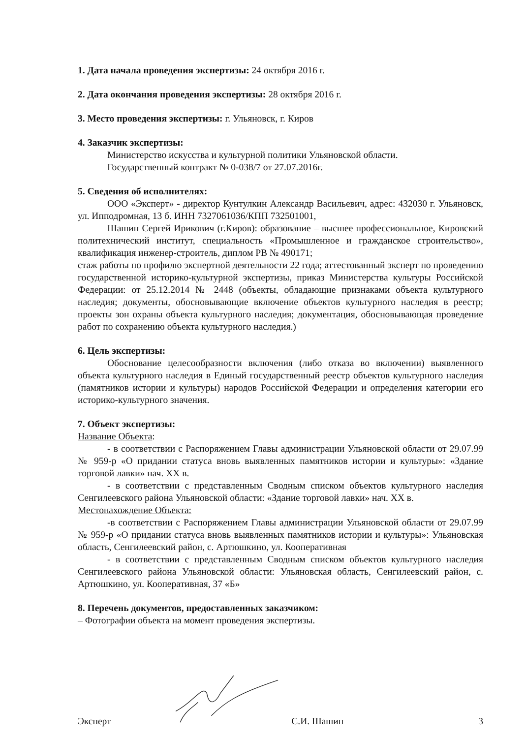1. Дата начала проведения экспертизы: 24 октября 2016 г.
2. Дата окончания проведения экспертизы: 28 октября 2016 г.
3. Место проведения экспертизы: г. Ульяновск, г. Киров
4. Заказчик экспертизы:
Министерство искусства и культурной политики Ульяновской области.
Государственный контракт № 0-038/7 от 27.07.2016г.
5. Сведения об исполнителях:
ООО «Эксперт» - директор Кунтулкин Александр Васильевич, адрес: 432030 г. Ульяновск, ул. Ипподромная, 13 б. ИНН 7327061036/КПП 732501001,
Шашин Сергей Ирикович (г.Киров): образование – высшее профессиональное, Кировский политехнический институт, специальность «Промышленное и гражданское строительство», квалификация инженер-строитель, диплом РВ № 490171;
стаж работы по профилю экспертной деятельности 22 года; аттестованный эксперт по проведению государственной историко-культурной экспертизы, приказ Министерства культуры Российской Федерации: от 25.12.2014 № 2448 (объекты, обладающие признаками объекта культурного наследия; документы, обосновывающие включение объектов культурного наследия в реестр; проекты зон охраны объекта культурного наследия; документация, обосновывающая проведение работ по сохранению объекта культурного наследия.)
6. Цель экспертизы:
Обоснование целесообразности включения (либо отказа во включении) выявленного объекта культурного наследия в Единый государственный реестр объектов культурного наследия (памятников истории и культуры) народов Российской Федерации и определения категории его историко-культурного значения.
7. Объект экспертизы:
Название Объекта:
- в соответствии с Распоряжением Главы администрации Ульяновской области от 29.07.99 № 959-р «О придании статуса вновь выявленных памятников истории и культуры»: «Здание торговой лавки» нач. XX в.
- в соответствии с представленным Сводным списком объектов культурного наследия Сенгилеевского района Ульяновской области: «Здание торговой лавки» нач. XX в.
Местонахождение Объекта:
-в соответствии с Распоряжением Главы администрации Ульяновской области от 29.07.99 № 959-р «О придании статуса вновь выявленных памятников истории и культуры»: Ульяновская область, Сенгилеевский район, с. Артюшкино, ул. Кооперативная
- в соответствии с представленным Сводным списком объектов культурного наследия Сенгилеевского района Ульяновской области: Ульяновская область, Сенгилеевский район, с. Артюшкино, ул. Кооперативная, 37 «Б»
8. Перечень документов, предоставленных заказчиком:
– Фотографии объекта на момент проведения экспертизы.
Эксперт С.И. Шашин 3